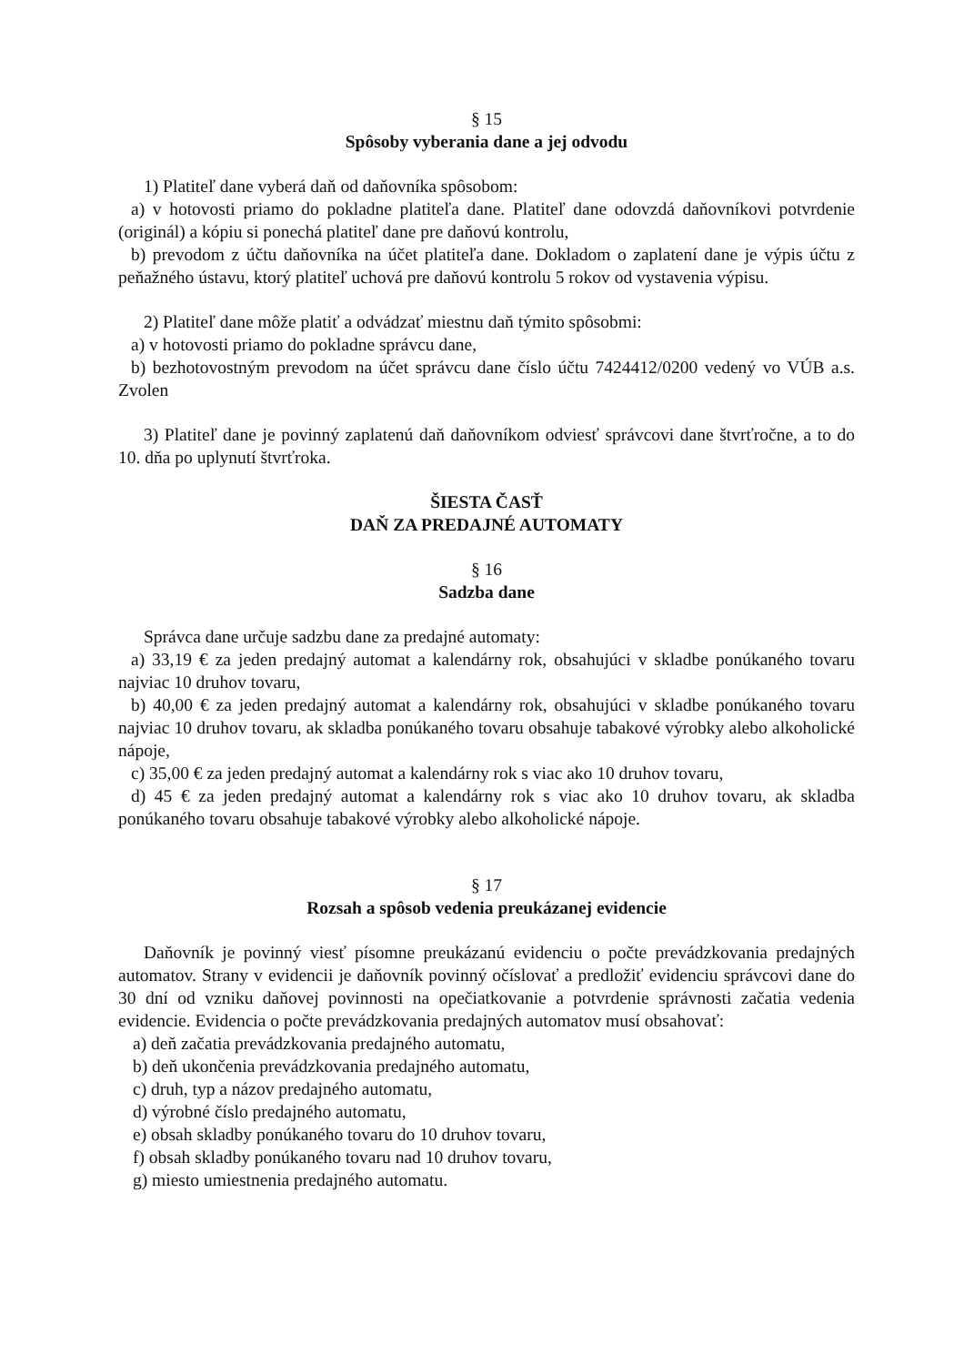§ 15
Spôsoby vyberania dane a jej odvodu
1) Platiteľ dane vyberá daň od daňovníka spôsobom:
a) v hotovosti priamo do pokladne platiteľa dane. Platiteľ dane odovzdá daňovníkovi potvrdenie (originál) a kópiu si ponechá platiteľ dane pre daňovú kontrolu,
b) prevodom z účtu daňovníka na účet platiteľa dane. Dokladom o zaplatení dane je výpis účtu z peňažného ústavu, ktorý platiteľ uchová pre daňovú kontrolu 5 rokov od vystavenia výpisu.
2) Platiteľ dane môže platiť a odvádzať miestnu daň týmito spôsobmi:
a) v hotovosti priamo do pokladne správcu dane,
b) bezhotovostným prevodom na účet správcu dane číslo účtu 7424412/0200 vedený vo VÚB a.s. Zvolen
3) Platiteľ dane je povinný zaplatenú daň daňovníkom odviesť správcovi dane štvrťročne, a to do 10. dňa po uplynutí štvrťroka.
ŠIESTA ČASŤ
DAŇ ZA PREDAJNÉ AUTOMATY
§ 16
Sadzba dane
Správca dane určuje sadzbu dane za predajné automaty:
a) 33,19 € za jeden predajný automat a kalendárny rok, obsahujúci v skladbe ponúkaného tovaru najviac 10 druhov tovaru,
b) 40,00 € za jeden predajný automat a kalendárny rok, obsahujúci v skladbe ponúkaného tovaru najviac 10 druhov tovaru, ak skladba ponúkaného tovaru obsahuje tabakové výrobky alebo alkoholické nápoje,
c) 35,00 € za jeden predajný automat a kalendárny rok s viac ako 10 druhov tovaru,
d) 45 € za jeden predajný automat a kalendárny rok s viac ako 10 druhov tovaru, ak skladba ponúkaného tovaru obsahuje tabakové výrobky alebo alkoholické nápoje.
§ 17
Rozsah a spôsob vedenia preukázanej evidencie
Daňovník je povinný viesť písomne preukázanú evidenciu o počte prevádzkovania predajných automatov. Strany v evidencii je daňovník povinný očíslovať a predložiť evidenciu správcovi dane do 30 dní od vzniku daňovej povinnosti na opečiatkovanie a potvrdenie správnosti začatia vedenia evidencie. Evidencia o počte prevádzkovania predajných automatov musí obsahovať:
a) deň začatia prevádzkovania predajného automatu,
b) deň ukončenia prevádzkovania predajného automatu,
c) druh, typ a názov predajného automatu,
d) výrobné číslo predajného automatu,
e) obsah skladby ponúkaného tovaru do 10 druhov tovaru,
f) obsah skladby ponúkaného tovaru nad 10 druhov tovaru,
g) miesto umiestnenia predajného automatu.